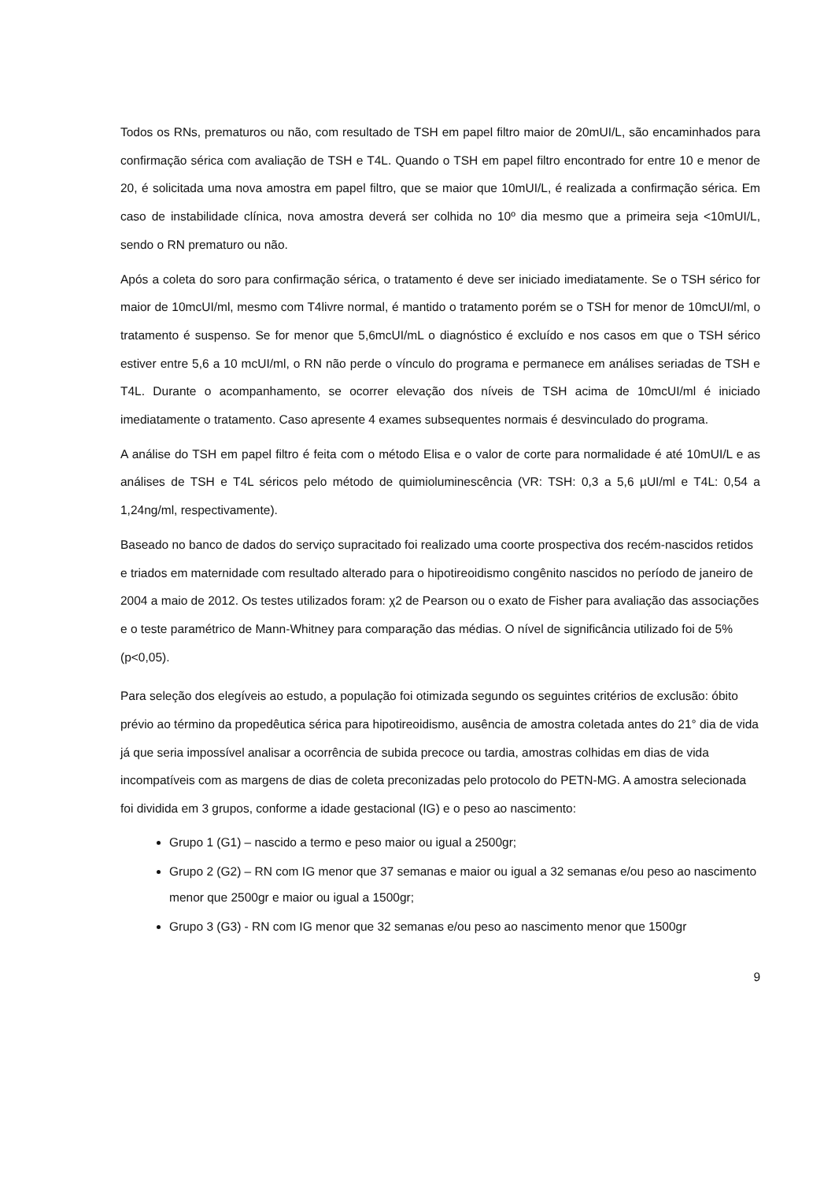Todos os RNs, prematuros ou não, com resultado de TSH em papel filtro maior de 20mUI/L, são encaminhados para confirmação sérica com avaliação de TSH e T4L. Quando o TSH em papel filtro encontrado for entre 10 e menor de 20, é solicitada uma nova amostra em papel filtro, que se maior que 10mUI/L, é realizada a confirmação sérica. Em caso de instabilidade clínica, nova amostra deverá ser colhida no 10º dia mesmo que a primeira seja <10mUI/L, sendo o RN prematuro ou não.
Após a coleta do soro para confirmação sérica, o tratamento é deve ser iniciado imediatamente. Se o TSH sérico for maior de 10mcUI/ml, mesmo com T4livre normal, é mantido o tratamento porém se o TSH for menor de 10mcUI/ml, o tratamento é suspenso. Se for menor que 5,6mcUI/mL o diagnóstico é excluído e nos casos em que o TSH sérico estiver entre 5,6 a 10 mcUI/ml, o RN não perde o vínculo do programa e permanece em análises seriadas de TSH e T4L. Durante o acompanhamento, se ocorrer elevação dos níveis de TSH acima de 10mcUI/ml é iniciado imediatamente o tratamento. Caso apresente 4 exames subsequentes normais é desvinculado do programa.
A análise do TSH em papel filtro é feita com o método Elisa e o valor de corte para normalidade é até 10mUI/L e as análises de TSH e T4L séricos pelo método de quimioluminescência (VR: TSH: 0,3 a 5,6 µUI/ml e T4L: 0,54 a 1,24ng/ml, respectivamente).
Baseado no banco de dados do serviço supracitado foi realizado uma coorte prospectiva dos recém-nascidos retidos e triados em maternidade com resultado alterado para o hipotireoidismo congênito nascidos no período de janeiro de 2004 a maio de 2012. Os testes utilizados foram: χ2 de Pearson ou o exato de Fisher para avaliação das associações e o teste paramétrico de Mann-Whitney para comparação das médias. O nível de significância utilizado foi de 5% (p<0,05).
Para seleção dos elegíveis ao estudo, a população foi otimizada segundo os seguintes critérios de exclusão: óbito prévio ao término da propedêutica sérica para hipotireoidismo, ausência de amostra coletada antes do 21° dia de vida já que seria impossível analisar a ocorrência de subida precoce ou tardia, amostras colhidas em dias de vida incompatíveis com as margens de dias de coleta preconizadas pelo protocolo do PETN-MG. A amostra selecionada foi dividida em 3 grupos, conforme a idade gestacional (IG) e o peso ao nascimento:
Grupo 1 (G1) – nascido a termo e peso maior ou igual a 2500gr;
Grupo 2 (G2) – RN com IG menor que 37 semanas e maior ou igual a 32 semanas e/ou peso ao nascimento menor que 2500gr e maior ou igual a 1500gr;
Grupo 3 (G3) - RN com IG menor que 32 semanas e/ou peso ao nascimento menor que 1500gr
9